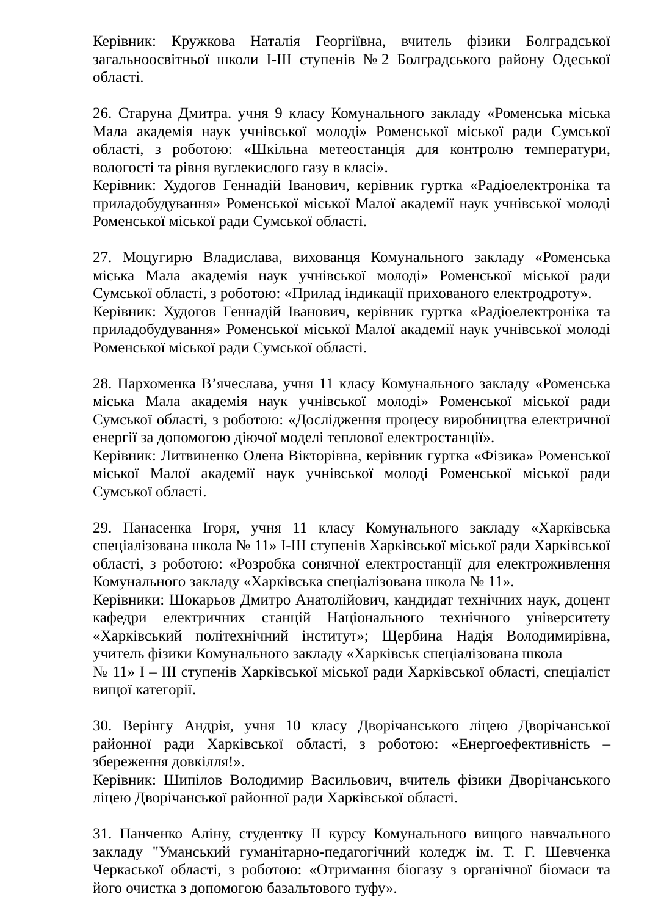Керівник: Кружкова Наталія Георгіївна, вчитель фізики Болградської загальноосвітньої школи І-ІІІ ступенів №2 Болградського району Одеської області.
26. Старуна Дмитра. учня 9 класу Комунального закладу «Роменська міська Мала академія наук учнівської молоді» Роменської міської ради Сумської області, з роботою: «Шкільна метеостанція для контролю температури, вологості та рівня вуглекислого газу в класі».
Керівник: Худогов Геннадій Іванович, керівник гуртка «Радіоелектроніка та приладобудування» Роменської міської Малої академії наук учнівської молоді Роменської міської ради Сумської області.
27. Моцугирю Владислава, вихованця Комунального закладу «Роменська міська Мала академія наук учнівської молоді» Роменської міської ради Сумської області, з роботою: «Прилад індикації прихованого електродроту».
Керівник: Худогов Геннадій Іванович, керівник гуртка «Радіоелектроніка та приладобудування» Роменської міської Малої академії наук учнівської молоді Роменської міської ради Сумської області.
28. Пархоменка В’ячеслава, учня 11 класу Комунального закладу «Роменська міська Мала академія наук учнівської молоді» Роменської міської ради Сумської області, з роботою: «Дослідження процесу виробництва електричної енергії за допомогою діючої моделі теплової електростанції».
Керівник: Литвиненко Олена Вікторівна, керівник гуртка «Фізика» Роменської міської Малої академії наук учнівської молоді Роменської міської ради Сумської області.
29. Панасенка Ігоря, учня 11 класу Комунального закладу «Харківська спеціалізована школа № 11» І-ІІІ ступенів Харківської міської ради Харківської області, з роботою: «Розробка сонячної електростанції для електроживлення Комунального закладу «Харківська спеціалізована школа № 11».
Керівники: Шокарьов Дмитро Анатолійович, кандидат технічних наук, доцент кафедри електричних станцій Національного технічного університету «Харківський політехнічний інститут»; Щербина Надія Володимирівна, учитель фізики Комунального закладу «Харківськ спеціалізована школа
№ 11» І – ІІІ ступенів Харківської міської ради Харківської області, спеціаліст вищої категорії.
30. Верінгу Андрія, учня 10 класу Дворічанського ліцею Дворічанської районної ради Харківської області, з роботою: «Енергоефективність – збереження довкілля!».
Керівник: Шипілов Володимир Васильович, вчитель фізики Дворічанського ліцею Дворічанської районної ради Харківської області.
31. Панченко Аліну, студентку ІІ курсу Комунального вищого навчального закладу "Уманський гуманітарно-педагогічний коледж ім. Т. Г. Шевченка Черкаської області, з роботою: «Отримання біогазу з органічної біомаси та його очистка з допомогою базальтового туфу».